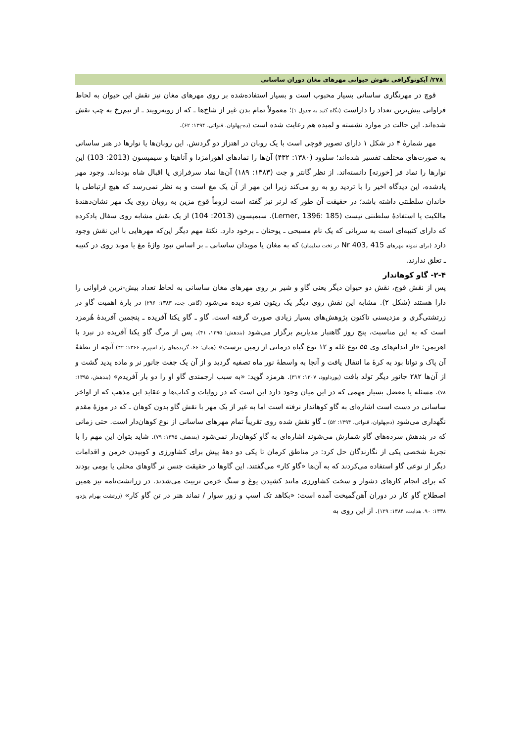۲۷۸/ آیکونوگرافی نقوش حیوانی مهرهای مغان دوران ساسانی
قوچ در مهرنگاری ساسانی بسیار محبوب است و بسیار استفاده‌شده بر روی مهرهای مغان نیز نقش این حیوان به لحاظ فراوانی بیش‌ترین تعداد را داراست (نگاه کنید به جدول ۱)؛ معمولاً تمام بدن غیر از شاخ‌ها ـ که از روبه‌رویند ـ از نیم‌رخ به چپ نقش شده‌اند. این حالت در موارد نشسته و لمیده هم رعایت شده است (ده-پهلوان. قنواتی، ۱۳۹۴: ۶۲).
مهر شمارۀ ۴ در شکل ۱ دارای تصویر قوچی است با یک روبان در اهتزاز دو گردنش. این روبان‌ها یا نوارها در هنر ساسانی به صورت‌های مختلف تفسیر شده‌اند؛ سلوود (۱۳۸۰: ۴۳۲) آن‌ها را نمادهای اهورامزدا و آناهیتا و سیمپسون (2013: 103) این نوارها را نماد فر [خورنه] دانسته‌اند. از نظر گانتر و جت (۱۳۸۳: ۱۸۹) آن‌ها نماد سرفرازی یا اقبال شاه بوده‌اند. وجود مهر یادشده، این دیدگاه اخیر را با تردید رو به رو می‌کند زیرا این مهر از آن یک مغ است و به نظر نمی‌رسد که هیچ ارتباطی با خاندان سلطنتی داشته باشد؛ در حقیقت آن طور که لرنر نیز گفته است لزوماً قوچ مزین به روبان روی یک مهر نشان‌دهندۀ مالکیت یا استفادۀ سلطنتی نیست (Lerner, 1396: 185). سیمپسون (2013: 104) از یک نقش مشابه روی سفال یادکرده که دارای کتیبه‌ای است به سریانی که یک نام مسیحی ـ یوحنان ـ برخود دارد. نکتۀ مهم دیگر این‌که مهرهایی با این نقش وجود دارد (برای نمونه مهرهای Nr 403, 415 در تخت سلیمان) که به مغان یا موبدان ساسانی ـ بر اساس نبود واژۀ مغ یا موبد روی در کتیبه ـ تعلق ندارند.
۲-۴- گاو کوهاندار
پس از نقش قوچ، نقش دو حیوان دیگر یعنی گاو و شیر بر روی مهرهای مغان ساسانی به لحاظ تعداد بیش-ترین فراوانی را دارا هستند (شکل ۲). مشابه این نقش روی دیگر یک ریتون نقره دیده می‌شود (گانتر. جت، ۱۳۸۳: ۲۹۶) در بارۀ اهمیت گاو در زرتشتی‌گری و مزدیسنی تاکنون پژوهش‌های بسیار زیادی صورت گرفته است. گاو ـ گاو یکتا آفریده ـ پنجمین آفریدۀ هُرمزد است که به این مناسبت، پنج روز گاهنبار مدیاریم برگزار می‌شود (بندهش: ۱۳۹۵، ۴۱). پس از مرگ گاو یکتا آفریده در نبرد با اهریمن: «از اندام‌های وی ۵۵ نوع غله و ۱۲ نوع گیاه درمانی از زمین برست» (همان: ۶۶. گزیده‌های زاد اسپرم، ۱۳۶۶: ۴۲) آنچه از نطفۀ آن پاک و توانا بود به کرۀ ما انتقال یافت و آنجا به واسطۀ نور ماه تصفیه گردید و از آن یک جفت جانور نر و ماده پدید گشت و از آن‌ها ۲۸۲ جانور دیگر تولد یافت (پورداوود، ۱۳۰۷: ۳۱۷). هرمزد گوید: «به سبب ارجمندی گاو او را دو بار آفریدم» (بندهش، ۱۳۹۵: ۷۸). مسئله یا معضل بسیار مهمی که در این میان وجود دارد این است که در روایات و کتاب‌ها و عقاید این مذهب که از اواخر ساسانی در دست است اشاره‌ای به گاو کوهاندار نرفته است اما به غیر از یک مهر با نقش گاو بدون کوهان ـ که در موزۀ مقدم نگهداری می‌شود (ده‌پهلوان، قنواتی، ۱۳۹۴: ۵۲) ـ گاو نقش شده روی تقریباً تمام مهرهای ساسانی از نوع کوهان‌دار است. حتی زمانی که در بندهش سرده‌های گاو شمارش می‌شوند اشاره‌ای به گاو کوهان‌دار نمی‌شود (بندهش، ۱۳۹۵: ۷۹). شاید بتوان این مهم را با تجربۀ شخصی یکی از نگارندگان حل کرد: در مناطق کرمان تا یکی دو دهۀ پیش برای کشاورزی و کوبیدن خرمن و اقدامات دیگر از نوعی گاو استفاده می‌کردند که به آن‌ها «گاو کار» می‌گفتند. این گاوها در حقیقت جنس نر گاوهای محلی یا بومی بودند که برای انجام کارهای دشوار و سخت کشاورزی مانند کشیدن یوغ و سنگ خرمن تربیت می‌شدند. در زراتشت‌نامه نیز همین اصطلاح گاو کار در دوران آهن‌گمیخت آمده است: «بکاهد تک اسپ و زور سوار / نماند هنر در تن گاو کار» (زرتشت بهرام پژدو، ۱۳۳۸: ۹۰. هدایت، ۱۳۸۴: ۱۲۹). از این روی به